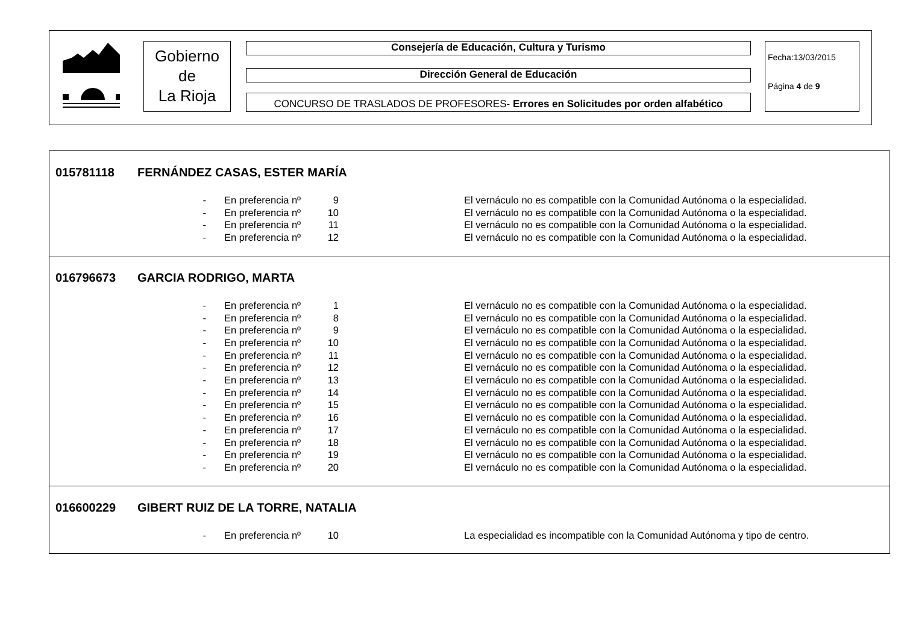Gobierno
de
La Rioja
Consejería de Educación, Cultura y Turismo
Dirección General de Educación
CONCURSO DE TRASLADOS DE PROFESORES- Errores en Solicitudes por orden alfabético
Fecha:13/03/2015
Página 4 de 9
015781118 FERNÁNDEZ CASAS, ESTER MARÍA
- En preferencia nº 9 El vernáculo no es compatible con la Comunidad Autónoma o la especialidad.
- En preferencia nº 10 El vernáculo no es compatible con la Comunidad Autónoma o la especialidad.
- En preferencia nº 11 El vernáculo no es compatible con la Comunidad Autónoma o la especialidad.
- En preferencia nº 12 El vernáculo no es compatible con la Comunidad Autónoma o la especialidad.
016796673 GARCIA RODRIGO, MARTA
- En preferencia nº 1 El vernáculo no es compatible con la Comunidad Autónoma o la especialidad.
- En preferencia nº 8 El vernáculo no es compatible con la Comunidad Autónoma o la especialidad.
- En preferencia nº 9 El vernáculo no es compatible con la Comunidad Autónoma o la especialidad.
- En preferencia nº 10 El vernáculo no es compatible con la Comunidad Autónoma o la especialidad.
- En preferencia nº 11 El vernáculo no es compatible con la Comunidad Autónoma o la especialidad.
- En preferencia nº 12 El vernáculo no es compatible con la Comunidad Autónoma o la especialidad.
- En preferencia nº 13 El vernáculo no es compatible con la Comunidad Autónoma o la especialidad.
- En preferencia nº 14 El vernáculo no es compatible con la Comunidad Autónoma o la especialidad.
- En preferencia nº 15 El vernáculo no es compatible con la Comunidad Autónoma o la especialidad.
- En preferencia nº 16 El vernáculo no es compatible con la Comunidad Autónoma o la especialidad.
- En preferencia nº 17 El vernáculo no es compatible con la Comunidad Autónoma o la especialidad.
- En preferencia nº 18 El vernáculo no es compatible con la Comunidad Autónoma o la especialidad.
- En preferencia nº 19 El vernáculo no es compatible con la Comunidad Autónoma o la especialidad.
- En preferencia nº 20 El vernáculo no es compatible con la Comunidad Autónoma o la especialidad.
016600229 GIBERT RUIZ DE LA TORRE, NATALIA
- En preferencia nº 10 La especialidad es incompatible con la Comunidad Autónoma y tipo de centro.